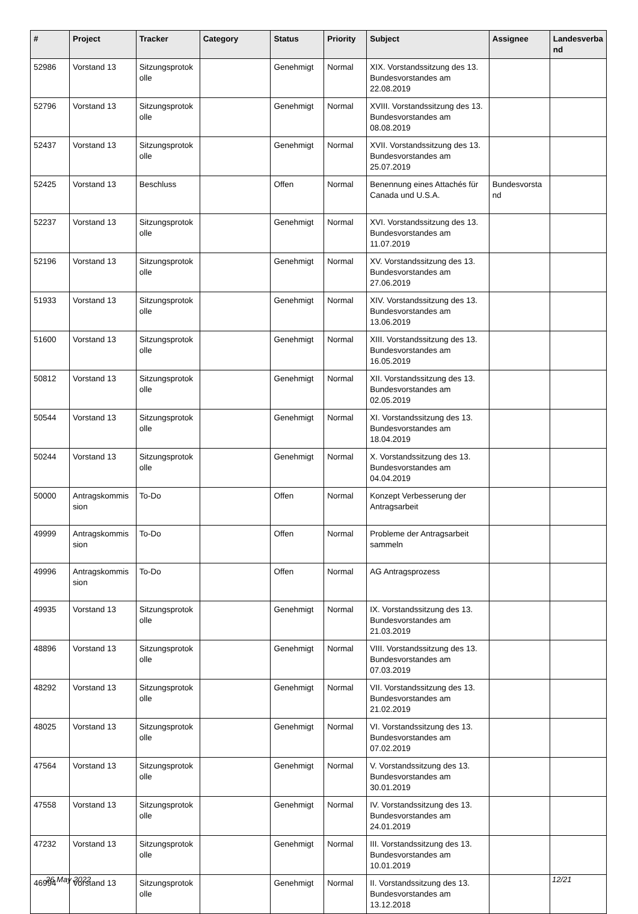| # | Project | Tracker | Category | Status | Priority | Subject | Assignee | Landesverba nd |
| --- | --- | --- | --- | --- | --- | --- | --- | --- |
| 52986 | Vorstand 13 | Sitzungsprotok olle | | Genehmigt | Normal | XIX. Vorstandssitzung des 13. Bundesvorstandes am 22.08.2019 | | |
| 52796 | Vorstand 13 | Sitzungsprotok olle | | Genehmigt | Normal | XVIII. Vorstandssitzung des 13. Bundesvorstandes am 08.08.2019 | | |
| 52437 | Vorstand 13 | Sitzungsprotok olle | | Genehmigt | Normal | XVII. Vorstandssitzung des 13. Bundesvorstandes am 25.07.2019 | | |
| 52425 | Vorstand 13 | Beschluss | | Offen | Normal | Benennung eines Attachés für Canada und U.S.A. | Bundesvorsta nd | |
| 52237 | Vorstand 13 | Sitzungsprotok olle | | Genehmigt | Normal | XVI. Vorstandssitzung des 13. Bundesvorstandes am 11.07.2019 | | |
| 52196 | Vorstand 13 | Sitzungsprotok olle | | Genehmigt | Normal | XV. Vorstandssitzung des 13. Bundesvorstandes am 27.06.2019 | | |
| 51933 | Vorstand 13 | Sitzungsprotok olle | | Genehmigt | Normal | XIV. Vorstandssitzung des 13. Bundesvorstandes am 13.06.2019 | | |
| 51600 | Vorstand 13 | Sitzungsprotok olle | | Genehmigt | Normal | XIII. Vorstandssitzung des 13. Bundesvorstandes am 16.05.2019 | | |
| 50812 | Vorstand 13 | Sitzungsprotok olle | | Genehmigt | Normal | XII. Vorstandssitzung des 13. Bundesvorstandes am 02.05.2019 | | |
| 50544 | Vorstand 13 | Sitzungsprotok olle | | Genehmigt | Normal | XI. Vorstandssitzung des 13. Bundesvorstandes am 18.04.2019 | | |
| 50244 | Vorstand 13 | Sitzungsprotok olle | | Genehmigt | Normal | X. Vorstandssitzung des 13. Bundesvorstandes am 04.04.2019 | | |
| 50000 | Antragskommis sion | To-Do | | Offen | Normal | Konzept Verbesserung der Antragsarbeit | | |
| 49999 | Antragskommis sion | To-Do | | Offen | Normal | Probleme der Antragsarbeit sammeln | | |
| 49996 | Antragskommis sion | To-Do | | Offen | Normal | AG Antragsprozess | | |
| 49935 | Vorstand 13 | Sitzungsprotok olle | | Genehmigt | Normal | IX. Vorstandssitzung des 13. Bundesvorstandes am 21.03.2019 | | |
| 48896 | Vorstand 13 | Sitzungsprotok olle | | Genehmigt | Normal | VIII. Vorstandssitzung des 13. Bundesvorstandes am 07.03.2019 | | |
| 48292 | Vorstand 13 | Sitzungsprotok olle | | Genehmigt | Normal | VII. Vorstandssitzung des 13. Bundesvorstandes am 21.02.2019 | | |
| 48025 | Vorstand 13 | Sitzungsprotok olle | | Genehmigt | Normal | VI. Vorstandssitzung des 13. Bundesvorstandes am 07.02.2019 | | |
| 47564 | Vorstand 13 | Sitzungsprotok olle | | Genehmigt | Normal | V. Vorstandssitzung des 13. Bundesvorstandes am 30.01.2019 | | |
| 47558 | Vorstand 13 | Sitzungsprotok olle | | Genehmigt | Normal | IV. Vorstandssitzung des 13. Bundesvorstandes am 24.01.2019 | | |
| 47232 | Vorstand 13 | Sitzungsprotok olle | | Genehmigt | Normal | III. Vorstandssitzung des 13. Bundesvorstandes am 10.01.2019 | | |
| 46994 | Vorstand 13 | Sitzungsprotok olle | | Genehmigt | Normal | II. Vorstandssitzung des 13. Bundesvorstandes am 13.12.2018 | | |
26 May 2022 12/21